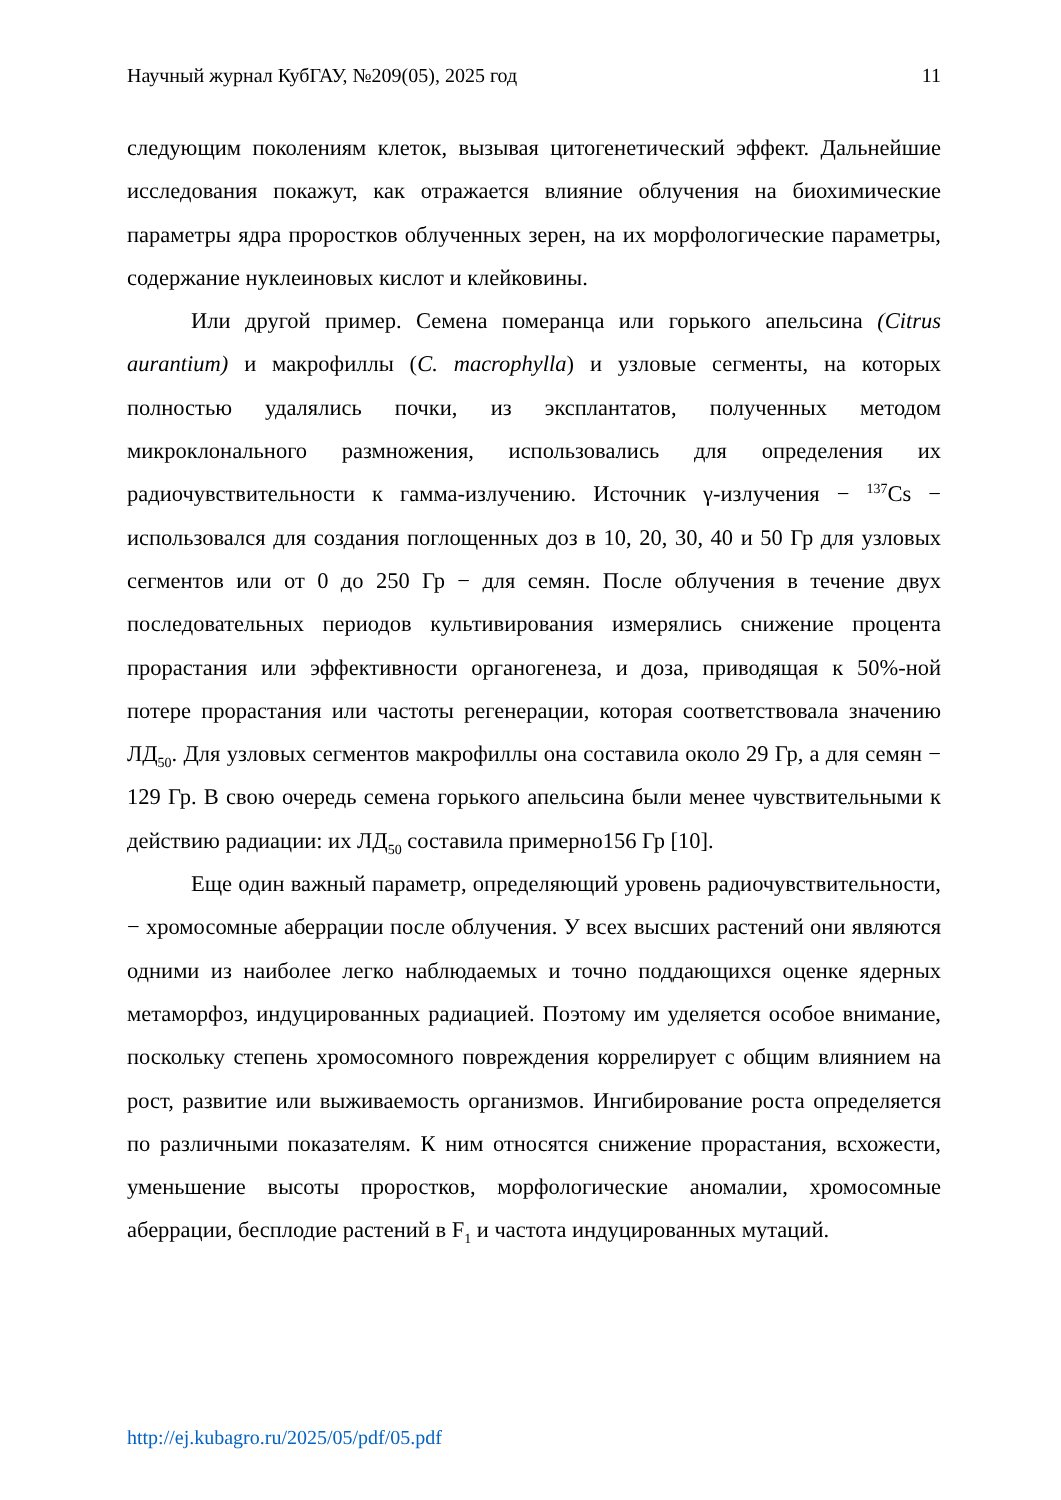Научный журнал КубГАУ, №209(05), 2025 год 11
следующим поколениям клеток, вызывая цитогенетический эффект. Дальнейшие исследования покажут, как отражается влияние облучения на биохимические параметры ядра проростков облученных зерен, на их морфологические параметры, содержание нуклеиновых кислот и клейковины.
Или другой пример. Семена померанца или горького апельсина (Citrus aurantium) и макрофиллы (C. macrophylla) и узловые сегменты, на которых полностью удалялись почки, из эксплантатов, полученных методом микроклонального размножения, использовались для определения их радиочувствительности к гамма-излучению. Источник γ-излучения − <sup>137</sup>Cs − использовался для создания поглощенных доз в 10, 20, 30, 40 и 50 Гр для узловых сегментов или от 0 до 250 Гр − для семян. После облучения в течение двух последовательных периодов культивирования измерялись снижение процента прорастания или эффективности органогенеза, и доза, приводящая к 50%-ной потере прорастания или частоты регенерации, которая соответствовала значению ЛД<sub>50</sub>. Для узловых сегментов макрофиллы она составила около 29 Гр, а для семян − 129 Гр. В свою очередь семена горького апельсина были менее чувствительными к действию радиации: их ЛД<sub>50</sub> составила примерно156 Гр [10].
Еще один важный параметр, определяющий уровень радиочувствительности, − хромосомные аберрации после облучения. У всех высших растений они являются одними из наиболее легко наблюдаемых и точно поддающихся оценке ядерных метаморфоз, индуцированных радиацией. Поэтому им уделяется особое внимание, поскольку степень хромосомного повреждения коррелирует с общим влиянием на рост, развитие или выживаемость организмов. Ингибирование роста определяется по различными показателям. К ним относятся снижение прорастания, всхожести, уменьшение высоты проростков, морфологические аномалии, хромосомные аберрации, бесплодие растений в F<sub>1</sub> и частота индуцированных мутаций.
http://ej.kubagro.ru/2025/05/pdf/05.pdf